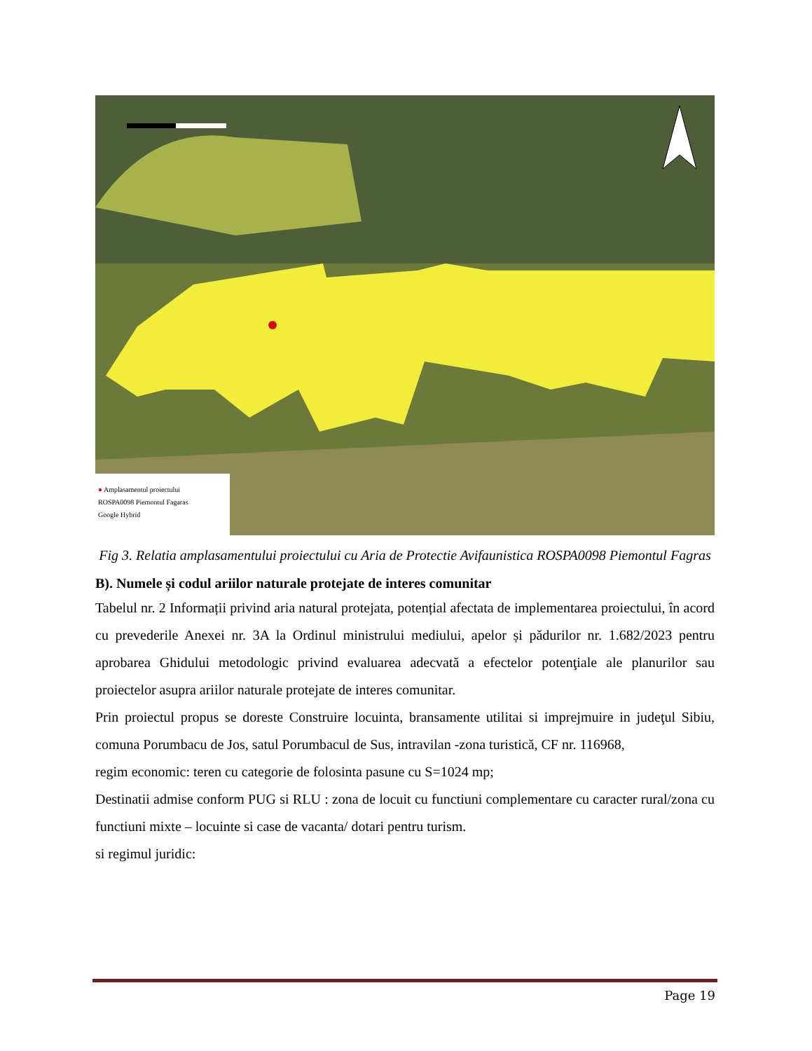● Amplasamentul proiectului
ROSPA0098 Piemontul Fagaras
Google Hybrid
Fig 3. Relatia amplasamentului proiectului cu Aria de Protectie Avifaunistica ROSPA0098 Piemontul Fagras
B). Numele și codul ariilor naturale protejate de interes comunitar
Tabelul nr. 2 Informații privind aria natural protejata, potențial afectata de implementarea proiectului, în acord cu prevederile Anexei nr. 3A la Ordinul ministrului mediului, apelor și pădurilor nr. 1.682/2023 pentru aprobarea Ghidului metodologic privind evaluarea adecvată a efectelor potenţiale ale planurilor sau proiectelor asupra ariilor naturale protejate de interes comunitar.
Prin proiectul propus se doreste Construire locuinta, bransamente utilitai si imprejmuire in judeţul Sibiu, comuna Porumbacu de Jos, satul Porumbacul de Sus, intravilan -zona turistică, CF nr. 116968,
regim economic: teren cu categorie de folosinta pasune cu S=1024 mp;
Destinatii admise conform PUG si RLU : zona de locuit cu functiuni complementare cu caracter rural/zona cu functiuni mixte – locuinte si case de vacanta/ dotari pentru turism.
si regimul juridic:
Page 19